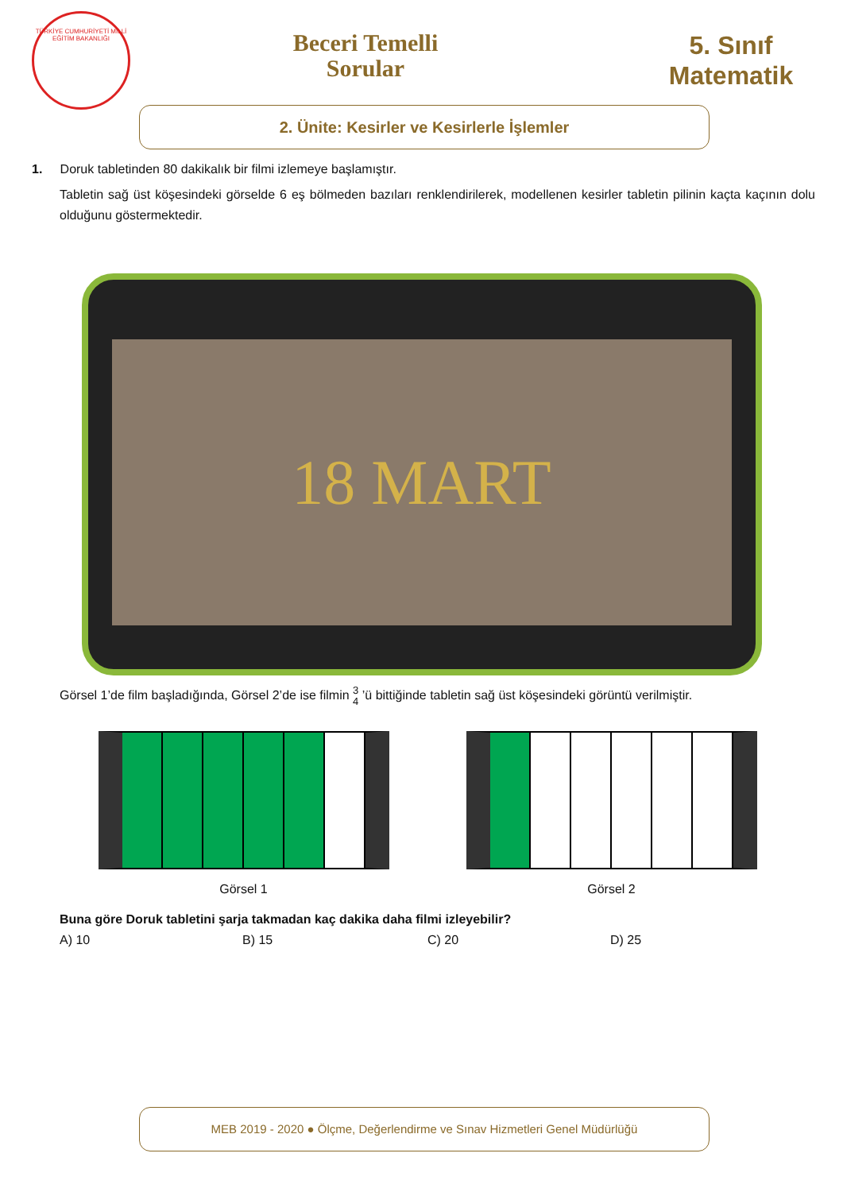TÜRKİYE CUMHURİYETİ MİLLİ EĞİTİM BAKANLIĞI
Beceri Temelli
Sorular
5. Sınıf
Matematik
2. Ünite: Kesirler ve Kesirlerle İşlemler
1. Doruk tabletinden 80 dakikalık bir filmi izlemeye başlamıştır.
Tabletin sağ üst köşesindeki görselde 6 eş bölmeden bazıları renklendirilerek, modellenen kesirler tabletin pilinin kaçta kaçının dolu olduğunu göstermektedir.
18 MART
Görsel 1’de film başladığında, Görsel 2’de ise filmin 3
4 ’ü bittiğinde tabletin sağ üst köşesindeki görüntü verilmiştir.
Görsel 1 Görsel 2
Buna göre Doruk tabletini şarja takmadan kaç dakika daha filmi izleyebilir?
A) 10 B) 15 C) 20 D) 25
MEB 2019 - 2020 ● Ölçme, Değerlendirme ve Sınav Hizmetleri Genel Müdürlüğü